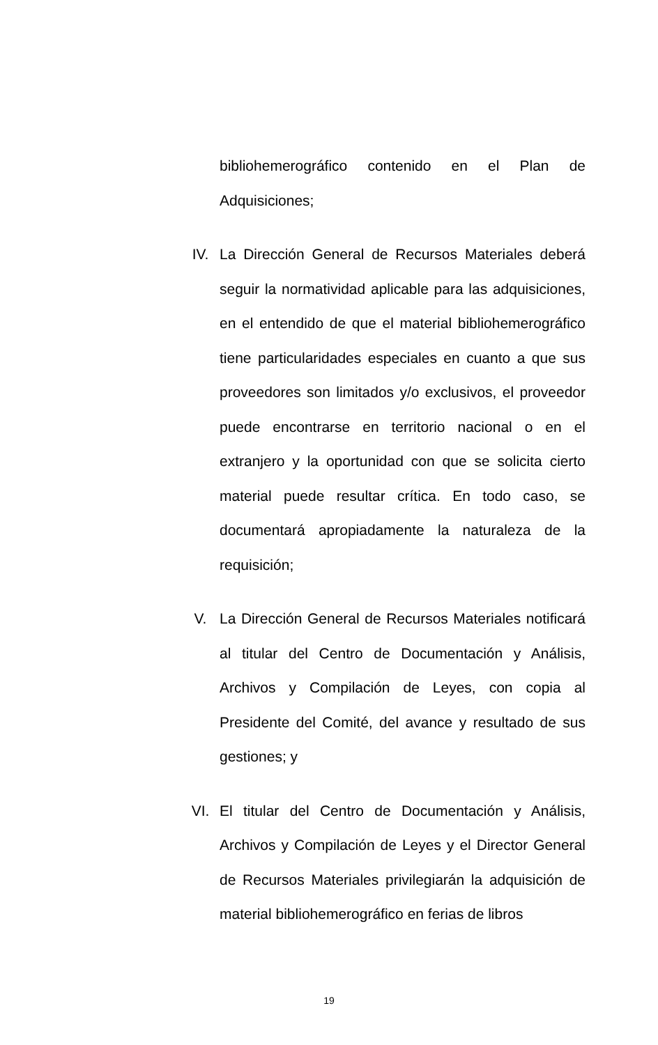bibliohemerográfico contenido en el Plan de Adquisiciones;
IV. La Dirección General de Recursos Materiales deberá seguir la normatividad aplicable para las adquisiciones, en el entendido de que el material bibliohemerográfico tiene particularidades especiales en cuanto a que sus proveedores son limitados y/o exclusivos, el proveedor puede encontrarse en territorio nacional o en el extranjero y la oportunidad con que se solicita cierto material puede resultar crítica. En todo caso, se documentará apropiadamente la naturaleza de la requisición;
V. La Dirección General de Recursos Materiales notificará al titular del Centro de Documentación y Análisis, Archivos y Compilación de Leyes, con copia al Presidente del Comité, del avance y resultado de sus gestiones; y
VI. El titular del Centro de Documentación y Análisis, Archivos y Compilación de Leyes y el Director General de Recursos Materiales privilegiarán la adquisición de material bibliohemerográfico en ferias de libros
19